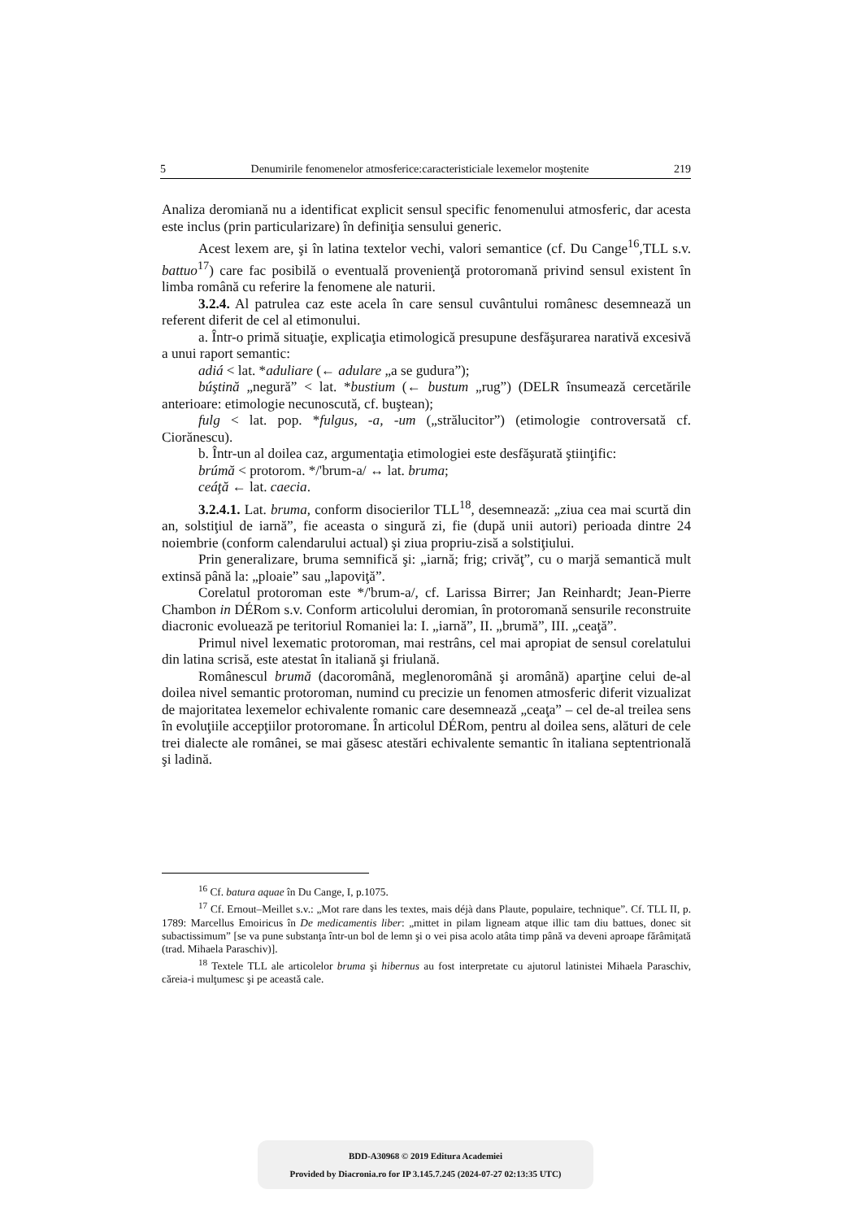5 Denumirile fenomenelor atmosferice:caracteristiciale lexemelor moştenite 219
Analiza deromiană nu a identificat explicit sensul specific fenomenului atmosferic, dar acesta este inclus (prin particularizare) în definiţia sensului generic.
Acest lexem are, şi în latina textelor vechi, valori semantice (cf. Du Cange<sup>16</sup>,TLL s.v. battuo<sup>17</sup>) care fac posibilă o eventuală provenienţă protoromană privind sensul existent în limba română cu referire la fenomene ale naturii.
3.2.4. Al patrulea caz este acela în care sensul cuvântului românesc desemnează un referent diferit de cel al etimonului.
a. Într-o primă situaţie, explicaţia etimologică presupune desfăşurarea narativă excesivă a unui raport semantic:
adiá < lat. *aduliare (← adulare „a se gudura”);
búştină „negură” < lat. *bustium (← bustum „rug”) (DELR însumează cercetările anterioare: etimologie necunoscută, cf. buştean);
fulg < lat. pop. *fulgus, -a, -um („strălucitor”) (etimologie controversată cf. Ciorănescu).
b. Într-un al doilea caz, argumentaţia etimologiei este desfăşurată ştiinţific:
brúmă < protorom. */'brum-a/ ↔ lat. bruma;
ceáţă ← lat. caecia.
3.2.4.1. Lat. bruma, conform disocierilor TLL<sup>18</sup>, desemnează: „ziua cea mai scurtă din an, solstiţiul de iarnă”, fie aceasta o singură zi, fie (după unii autori) perioada dintre 24 noiembrie (conform calendarului actual) şi ziua propriu-zisă a solstiţiului.
Prin generalizare, bruma semnifică şi: „iarnă; frig; crivăţ”, cu o marjă semantică mult extinsă până la: „ploaie” sau „lapoviţă”.
Corelatul protoroman este */'brum-a/, cf. Larissa Birrer; Jan Reinhardt; Jean-Pierre Chambon in DÉRom s.v. Conform articolului deromian, în protoromană sensurile reconstruite diacronic evoluează pe teritoriul Romaniei la: I. „iarnă”, II. „brumă”, III. „ceaţă”.
Primul nivel lexematic protoroman, mai restrâns, cel mai apropiat de sensul corelatului din latina scrisă, este atestat în italiană şi friulană.
Românescul brumă (dacoromână, meglenoromână şi aromână) aparţine celui de-al doilea nivel semantic protoroman, numind cu precizie un fenomen atmosferic diferit vizualizat de majoritatea lexemelor echivalente romanic care desemnează „ceaţa” – cel de-al treilea sens în evoluţiile accepţiilor protoromane. În articolul DÉRom, pentru al doilea sens, alături de cele trei dialecte ale românei, se mai găsesc atestări echivalente semantic în italiana septentrională şi ladină.
<sup>16</sup> Cf. batura aquae în Du Cange, I, p.1075.
<sup>17</sup> Cf. Ernout–Meillet s.v.: „Mot rare dans les textes, mais déjà dans Plaute, populaire, technique”. Cf. TLL II, p. 1789: Marcellus Emoiricus în De medicamentis liber: „mittet in pilam ligneam atque illic tam diu battues, donec sit subactissimum” [se va pune substanţa într-un bol de lemn şi o vei pisa acolo atâta timp până va deveni aproape fărâmiţată (trad. Mihaela Paraschiv)].
<sup>18</sup> Textele TLL ale articolelor bruma şi hibernus au fost interpretate cu ajutorul latinistei Mihaela Paraschiv, căreia-i mulţumesc şi pe această cale.
BDD-A30968 © 2019 Editura Academiei
Provided by Diacronia.ro for IP 3.145.7.245 (2024-07-27 02:13:35 UTC)